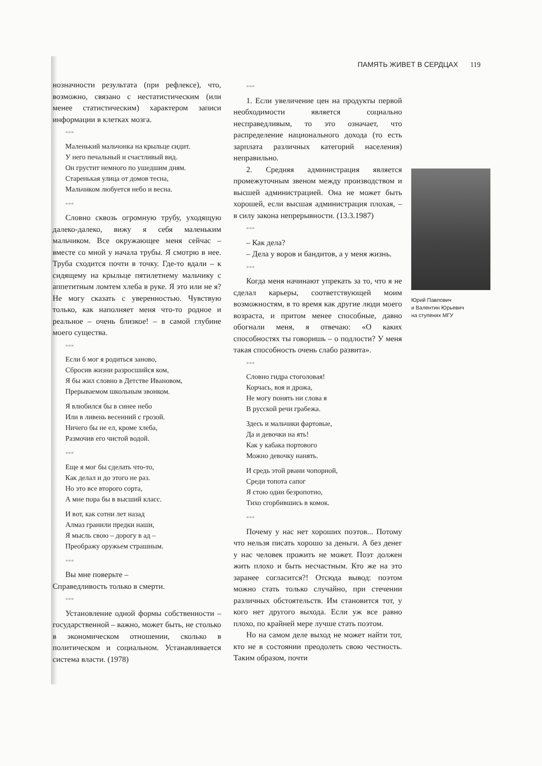ПАМЯТЬ ЖИВЕТ В СЕРДЦАХ 119
нозначности результата (при рефлексе), что, возможно, связано с нестатистическим (или менее статистическим) характером записи информации в клетках мозга.
***
Маленький мальчонка на крыльце сидит.
У него печальный и счастливый вид.
Он грустит немного по ушедшим дням.
Старенькая улица от домов тесна,
Мальчиком любуется небо и весна.
***
Словно сквозь огромную трубу, уходящую далеко-далеко, вижу я себя маленьким мальчиком. Все окружающее меня сейчас – вместе со мной у начала трубы. Я смотрю в нее. Труба сходится почти в точку. Где-то вдали – к сидящему на крыльце пятилетнему мальчику с аппетитным ломтем хлеба в руке. Я это или не я? Не могу сказать с уверенностью. Чувствую только, как наполняет меня что-то родное и реальное – очень близкое! – в самой глубине моего существа.
***
Если б мог я родиться заново,
Сбросив жизни разросшийся ком,
Я бы жил словно в Детстве Ивановом,
Прерываемом школьным звонком.
Я влюбился бы в синее небо
Или в ливень весенний с грозой.
Ничего бы не ел, кроме хлеба,
Размочив его чистой водой.
***
Еще я мог бы сделать что-то,
Как делал и до этого не раз.
Но это все второго сорта,
А мне пора бы в высший класс.
И вот, как сотни лет назад
Алмаз гранили предки наши,
Я мысль свою – дорогу в ад –
Преображу оружьем страшным.
***
Вы мне поверьте –
Справедливость только в смерти.
***
Установление одной формы собственности – государственной – важно, может быть, не столько в экономическом отношении, сколько в политическом и социальном. Устанавливается система власти. (1978)
***
1. Если увеличение цен на продукты первой необходимости является социально несправедливым, то это означает, что распределение национального дохода (то есть зарплата различных категорий населения) неправильно.
2. Средняя администрация является промежуточным звеном между производством и высшей администрацией. Она не может быть хорошей, если высшая администрация плохая, – в силу закона непрерывности. (13.3.1987)
***
– Как дела?
– Дела у воров и бандитов, а у меня жизнь.
***
Когда меня начинают упрекать за то, что я не сделал карьеры, соответствующей моим возможностям, в то время как другие люди моего возраста, и притом менее способные, давно обогнали меня, я отвечаю: «О каких способностях ты говоришь – о подлости? У меня такая способность очень слабо развита».
***
Словно гидра стоголовая!
Корчась, воя и дрожа,
Не могу понять ни слова я
В русской речи грабежа.
Здесь и мальчики фартовые,
Да и девочки на ять!
Как у кабака портового
Можно девочку нанять.
И средь этой рвани чопорной,
Среди топота сапог
Я стою один безропотно,
Тихо сгорбившись в комок.
***
Почему у нас нет хороших поэтов... Потому что нельзя писать хорошо за деньги. А без денег у нас человек прожить не может. Поэт должен жить плохо и быть несчастным. Кто же на это заранее согласится?! Отсюда вывод: поэтом можно стать только случайно, при стечении различных обстоятельств. Им становится тот, у кого нет другого выхода. Если уж все равно плохо, по крайней мере лучше стать поэтом.
Но на самом деле выход не может найти тот, кто не в состоянии преодолеть свою честность. Таким образом, почти
Юрий Павлович
и Валентин Юрьевич
на ступенях МГУ